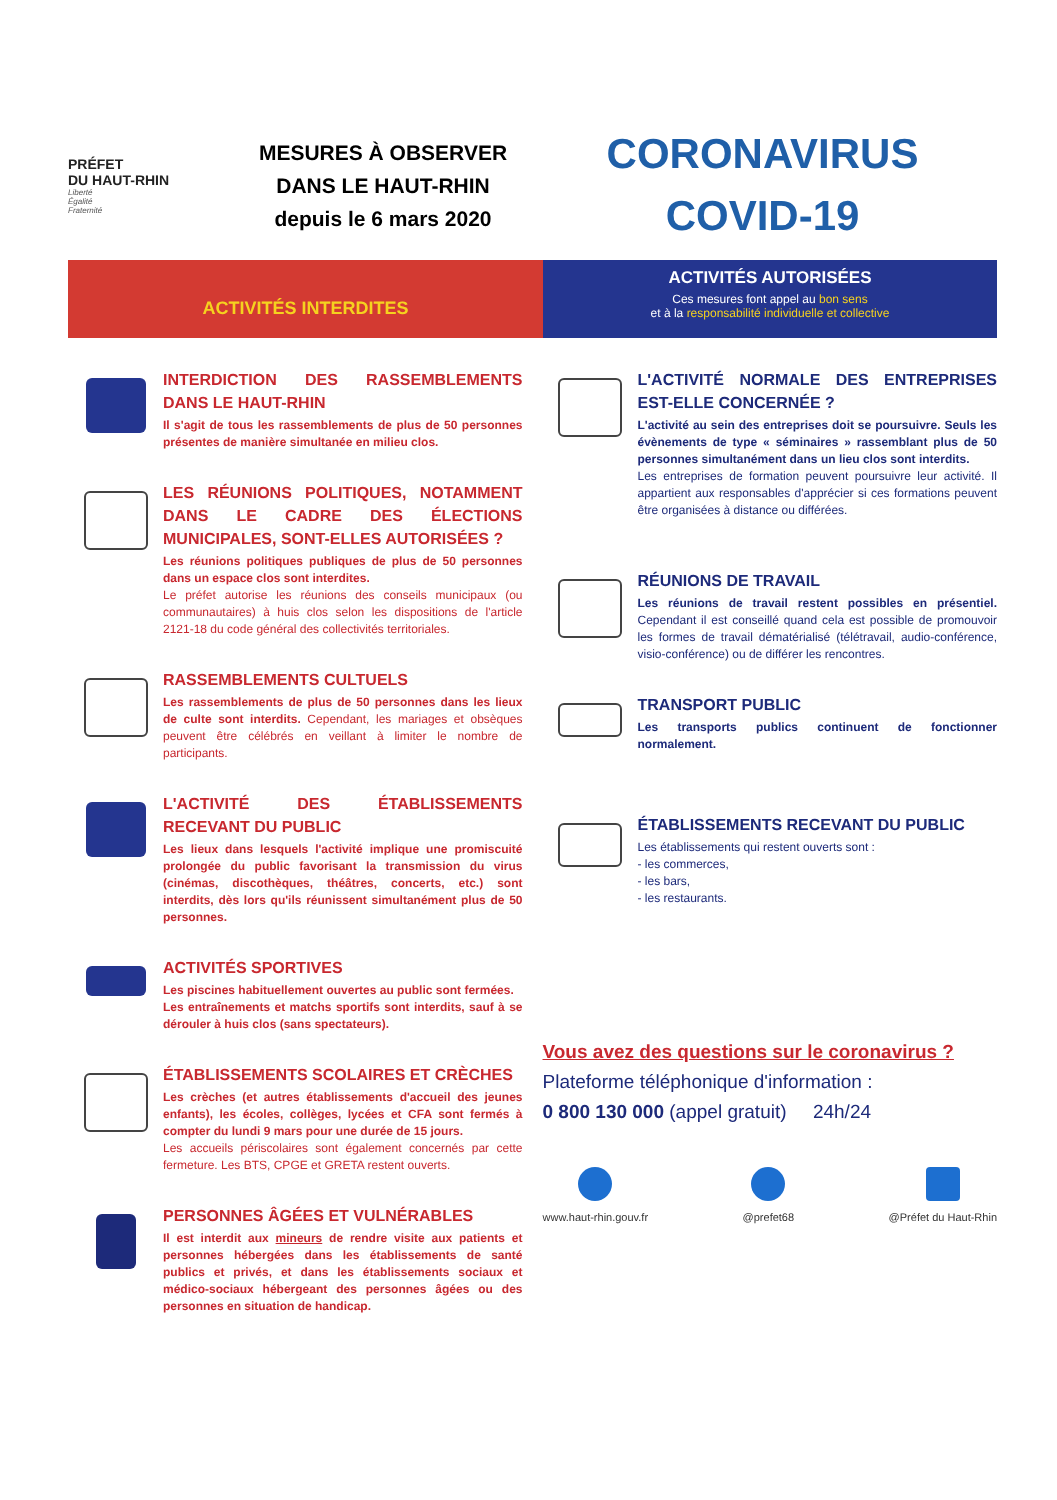PRÉFET
DU HAUT-RHIN
Liberté
Égalité
Fraternité
MESURES À OBSERVER
DANS LE HAUT-RHIN
depuis le 6 mars 2020
CORONAVIRUS
COVID-19
ACTIVITÉS INTERDITES
ACTIVITÉS AUTORISÉES
Ces mesures font appel au bon sens
et à la responsabilité individuelle et collective
INTERDICTION DES RASSEMBLEMENTS DANS LE HAUT-RHIN
Il s'agit de tous les rassemblements de plus de 50 personnes présentes de manière simultanée en milieu clos.
LES RÉUNIONS POLITIQUES, NOTAMMENT DANS LE CADRE DES ÉLECTIONS MUNICIPALES, SONT-ELLES AUTORISÉES ?
Les réunions politiques publiques de plus de 50 personnes dans un espace clos sont interdites.
Le préfet autorise les réunions des conseils municipaux (ou communautaires) à huis clos selon les dispositions de l'article 2121-18 du code général des collectivités territoriales.
RASSEMBLEMENTS CULTUELS
Les rassemblements de plus de 50 personnes dans les lieux de culte sont interdits. Cependant, les mariages et obsèques peuvent être célébrés en veillant à limiter le nombre de participants.
L'ACTIVITÉ DES ÉTABLISSEMENTS RECEVANT DU PUBLIC
Les lieux dans lesquels l'activité implique une promiscuité prolongée du public favorisant la transmission du virus (cinémas, discothèques, théâtres, concerts, etc.) sont interdits, dès lors qu'ils réunissent simultanément plus de 50 personnes.
ACTIVITÉS SPORTIVES
Les piscines habituellement ouvertes au public sont fermées.
Les entraînements et matchs sportifs sont interdits, sauf à se dérouler à huis clos (sans spectateurs).
ÉTABLISSEMENTS SCOLAIRES ET CRÈCHES
Les crèches (et autres établissements d'accueil des jeunes enfants), les écoles, collèges, lycées et CFA sont fermés à compter du lundi 9 mars pour une durée de 15 jours.
Les accueils périscolaires sont également concernés par cette fermeture. Les BTS, CPGE et GRETA restent ouverts.
PERSONNES ÂGÉES ET VULNÉRABLES
Il est interdit aux mineurs de rendre visite aux patients et personnes hébergées dans les établissements de santé publics et privés, et dans les établissements sociaux et médico-sociaux hébergeant des personnes âgées ou des personnes en situation de handicap.
L'ACTIVITÉ NORMALE DES ENTREPRISES EST-ELLE CONCERNÉE ?
L'activité au sein des entreprises doit se poursuivre. Seuls les évènements de type « séminaires » rassemblant plus de 50 personnes simultanément dans un lieu clos sont interdits.
Les entreprises de formation peuvent poursuivre leur activité. Il appartient aux responsables d'apprécier si ces formations peuvent être organisées à distance ou différées.
RÉUNIONS DE TRAVAIL
Les réunions de travail restent possibles en présentiel. Cependant il est conseillé quand cela est possible de promouvoir les formes de travail dématérialisé (télétravail, audio-conférence, visio-conférence) ou de différer les rencontres.
TRANSPORT PUBLIC
Les transports publics continuent de fonctionner normalement.
ÉTABLISSEMENTS RECEVANT DU PUBLIC
Les établissements qui restent ouverts sont :
- les commerces,
- les bars,
- les restaurants.
Vous avez des questions sur le coronavirus ?
Plateforme téléphonique d'information :
0 800 130 000 (appel gratuit) 24h/24
www.haut-rhin.gouv.fr @prefet68 @Préfet du Haut-Rhin